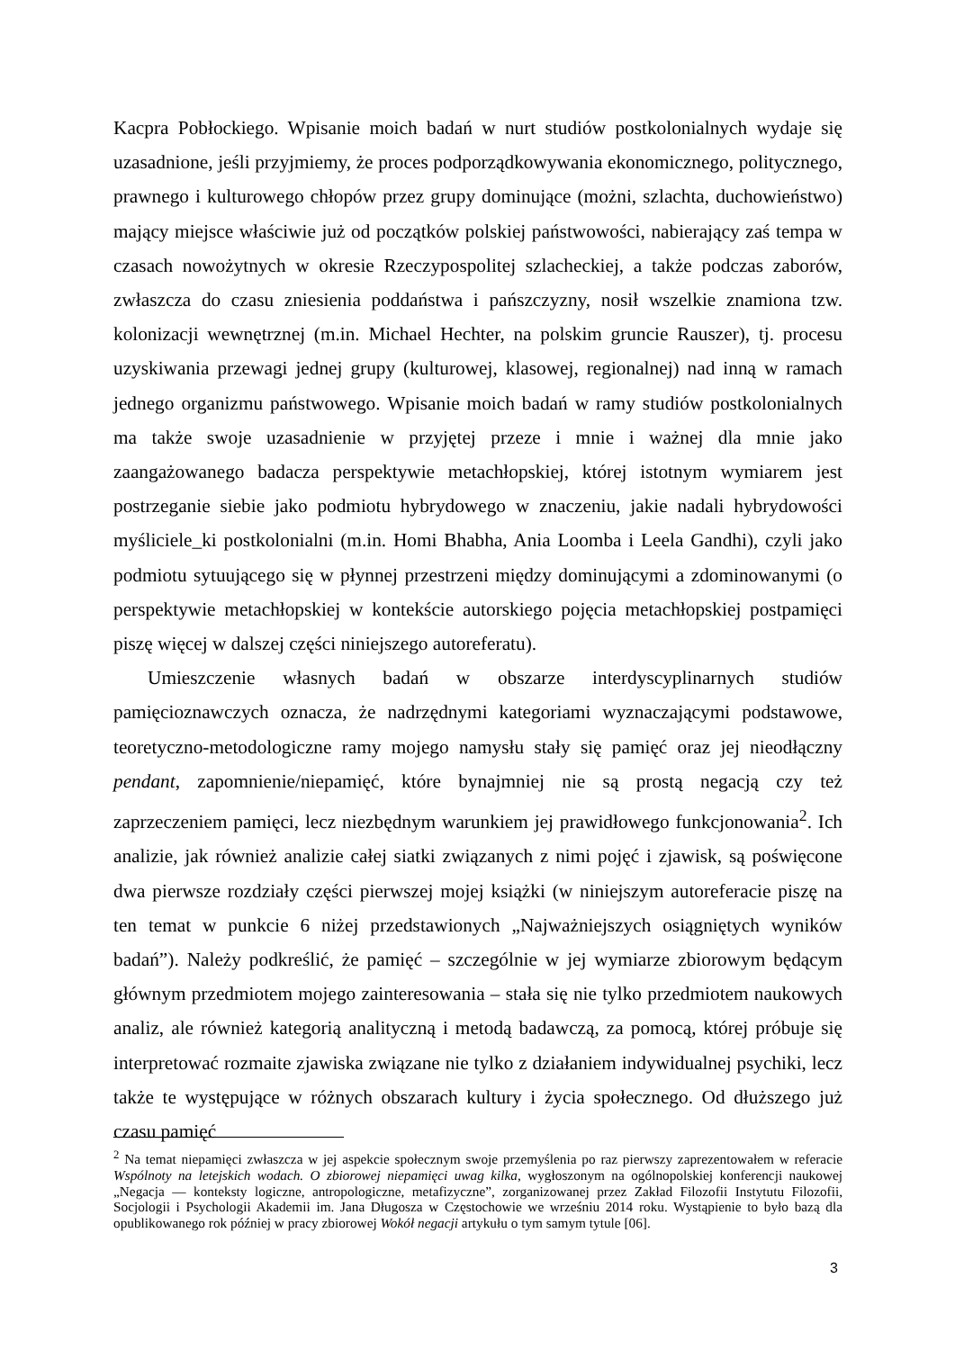Kacpra Pobłockiego. Wpisanie moich badań w nurt studiów postkolonialnych wydaje się uzasadnione, jeśli przyjmiemy, że proces podporządkowywania ekonomicznego, politycznego, prawnego i kulturowego chłopów przez grupy dominujące (możni, szlachta, duchowieństwo) mający miejsce właściwie już od początków polskiej państwowości, nabierający zaś tempa w czasach nowożytnych w okresie Rzeczypospolitej szlacheckiej, a także podczas zaborów, zwłaszcza do czasu zniesienia poddaństwa i pańszczyzny, nosił wszelkie znamiona tzw. kolonizacji wewnętrznej (m.in. Michael Hechter, na polskim gruncie Rauszer), tj. procesu uzyskiwania przewagi jednej grupy (kulturowej, klasowej, regionalnej) nad inną w ramach jednego organizmu państwowego. Wpisanie moich badań w ramy studiów postkolonialnych ma także swoje uzasadnienie w przyjętej przeze i mnie i ważnej dla mnie jako zaangażowanego badacza perspektywie metachłopskiej, której istotnym wymiarem jest postrzeganie siebie jako podmiotu hybrydowego w znaczeniu, jakie nadali hybrydowości myśliciele_ki postkolonialni (m.in. Homi Bhabha, Ania Loomba i Leela Gandhi), czyli jako podmiotu sytuującego się w płynnej przestrzeni między dominującymi a zdominowanymi (o perspektywie metachłopskiej w kontekście autorskiego pojęcia metachłopskiej postpamięci piszę więcej w dalszej części niniejszego autoreferatu).
Umieszczenie własnych badań w obszarze interdyscyplinarnych studiów pamięcioznawczych oznacza, że nadrzędnymi kategoriami wyznaczającymi podstawowe, teoretyczno-metodologiczne ramy mojego namysłu stały się pamięć oraz jej nieodłączny pendant, zapomnienie/niepamięć, które bynajmniej nie są prostą negacją czy też zaprzeczeniem pamięci, lecz niezbędnym warunkiem jej prawidłowego funkcjonowania<sup>2</sup>. Ich analizie, jak również analizie całej siatki związanych z nimi pojęć i zjawisk, są poświęcone dwa pierwsze rozdziały części pierwszej mojej książki (w niniejszym autoreferacie piszę na ten temat w punkcie 6 niżej przedstawionych „Najważniejszych osiągniętych wyników badań”). Należy podkreślić, że pamięć – szczególnie w jej wymiarze zbiorowym będącym głównym przedmiotem mojego zainteresowania – stała się nie tylko przedmiotem naukowych analiz, ale również kategorią analityczną i metodą badawczą, za pomocą, której próbuje się interpretować rozmaite zjawiska związane nie tylko z działaniem indywidualnej psychiki, lecz także te występujące w różnych obszarach kultury i życia społecznego. Od dłuższego już czasu pamięć
<sup>2</sup> Na temat niepamięci zwłaszcza w jej aspekcie społecznym swoje przemyślenia po raz pierwszy zaprezentowałem w referacie Wspólnoty na letejskich wodach. O zbiorowej niepamięci uwag kilka, wygłoszonym na ogólnopolskiej konferencji naukowej „Negacja — konteksty logiczne, antropologiczne, metafizyczne”, zorganizowanej przez Zakład Filozofii Instytutu Filozofii, Socjologii i Psychologii Akademii im. Jana Długosza w Częstochowie we wrześniu 2014 roku. Wystąpienie to było bazą dla opublikowanego rok później w pracy zbiorowej Wokół negacji artykułu o tym samym tytule [06].
3